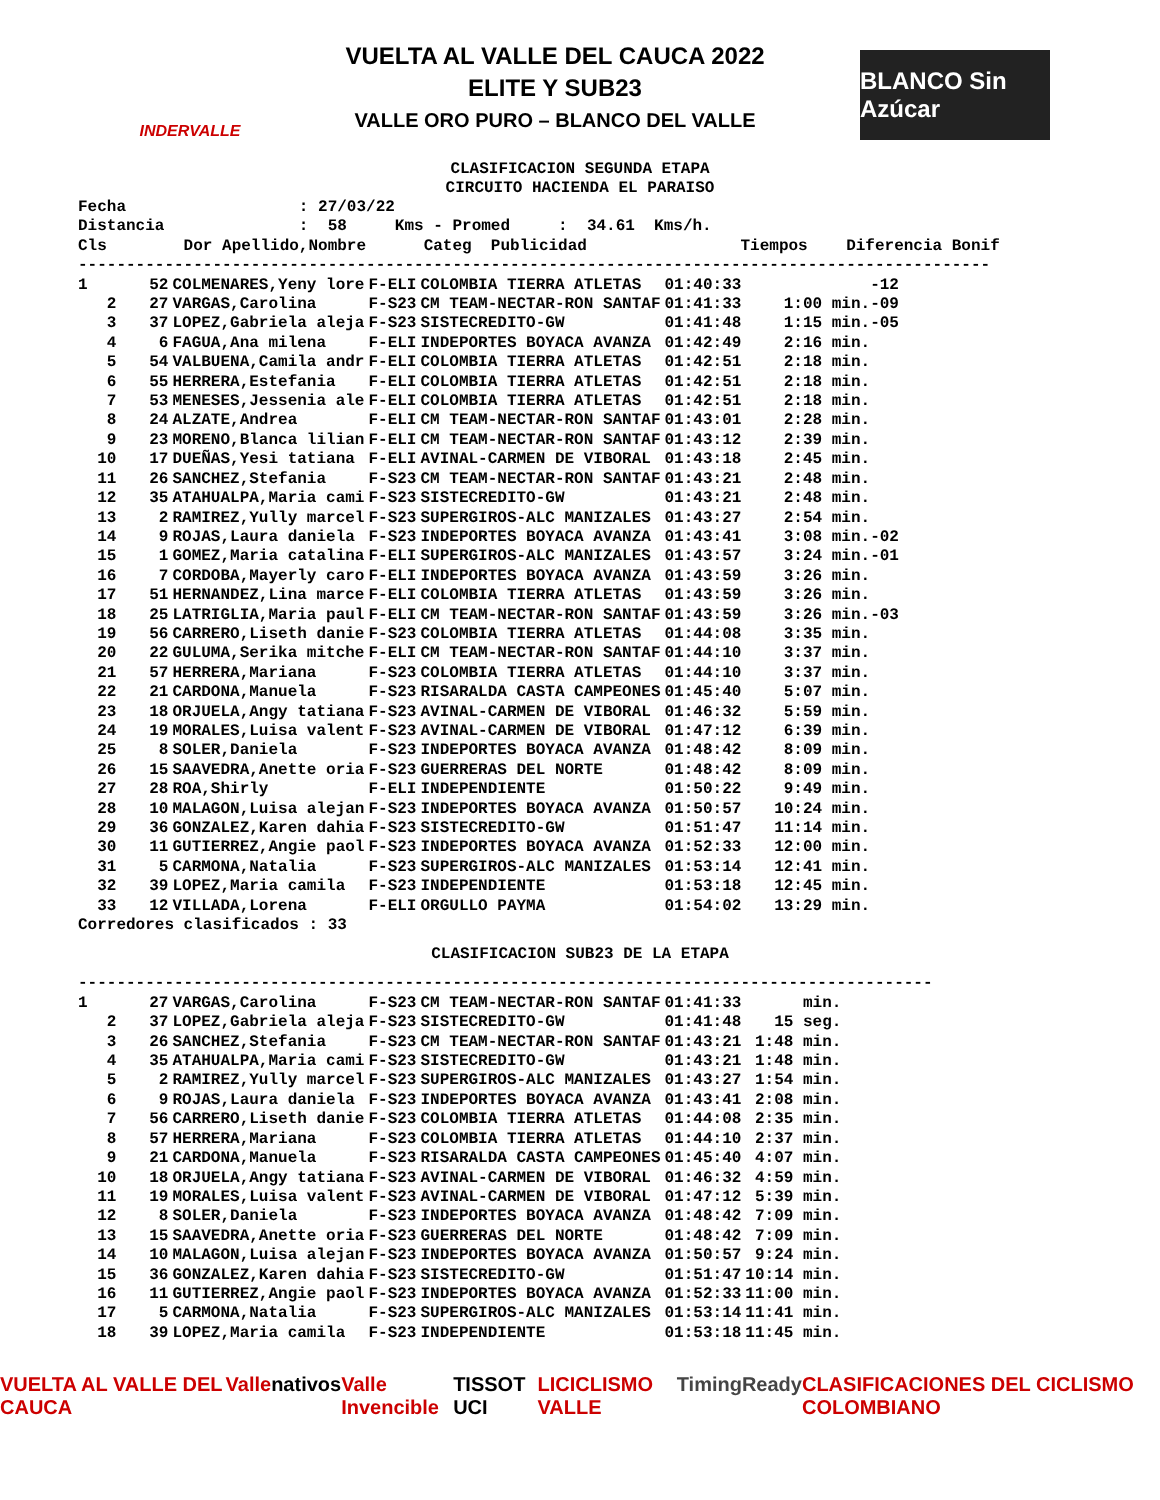INDERVALLE
VUELTA AL VALLE DEL CAUCA 2022
ELITE Y SUB23
VALLE ORO PURO – BLANCO DEL VALLE
BLANCO Sin Azúcar
CLASIFICACION SEGUNDA ETAPA
CIRCUITO HACIENDA EL PARAISO
Fecha                  : 27/03/22
Distancia              :  58     Kms - Promed     :  34.61  Kms/h.
Cls        Dor Apellido,Nombre      Categ  Publicidad                Tiempos    Diferencia Bonif
-----------------------------------------------------------------------------------------------
| 1 | 52 | COLMENARES,Yeny lore | F-ELI | COLOMBIA TIERRA ATLETAS | 01:40:33 | -12 |
| 2 | 27 | VARGAS,Carolina | F-S23 | CM TEAM-NECTAR-RON SANTAF | 01:41:33 | 1:00 min.-09 |
| 3 | 37 | LOPEZ,Gabriela aleja | F-S23 | SISTECREDITO-GW | 01:41:48 | 1:15 min.-05 |
| 4 | 6 | FAGUA,Ana milena | F-ELI | INDEPORTES BOYACA AVANZA | 01:42:49 | 2:16 min. |
| 5 | 54 | VALBUENA,Camila andr | F-ELI | COLOMBIA TIERRA ATLETAS | 01:42:51 | 2:18 min. |
| 6 | 55 | HERRERA,Estefania | F-ELI | COLOMBIA TIERRA ATLETAS | 01:42:51 | 2:18 min. |
| 7 | 53 | MENESES,Jessenia ale | F-ELI | COLOMBIA TIERRA ATLETAS | 01:42:51 | 2:18 min. |
| 8 | 24 | ALZATE,Andrea | F-ELI | CM TEAM-NECTAR-RON SANTAF | 01:43:01 | 2:28 min. |
| 9 | 23 | MORENO,Blanca lilian | F-ELI | CM TEAM-NECTAR-RON SANTAF | 01:43:12 | 2:39 min. |
| 10 | 17 | DUEÑAS,Yesi tatiana | F-ELI | AVINAL-CARMEN DE VIBORAL | 01:43:18 | 2:45 min. |
| 11 | 26 | SANCHEZ,Stefania | F-S23 | CM TEAM-NECTAR-RON SANTAF | 01:43:21 | 2:48 min. |
| 12 | 35 | ATAHUALPA,Maria cami | F-S23 | SISTECREDITO-GW | 01:43:21 | 2:48 min. |
| 13 | 2 | RAMIREZ,Yully marcel | F-S23 | SUPERGIROS-ALC MANIZALES | 01:43:27 | 2:54 min. |
| 14 | 9 | ROJAS,Laura daniela | F-S23 | INDEPORTES BOYACA AVANZA | 01:43:41 | 3:08 min.-02 |
| 15 | 1 | GOMEZ,Maria catalina | F-ELI | SUPERGIROS-ALC MANIZALES | 01:43:57 | 3:24 min.-01 |
| 16 | 7 | CORDOBA,Mayerly caro | F-ELI | INDEPORTES BOYACA AVANZA | 01:43:59 | 3:26 min. |
| 17 | 51 | HERNANDEZ,Lina marce | F-ELI | COLOMBIA TIERRA ATLETAS | 01:43:59 | 3:26 min. |
| 18 | 25 | LATRIGLIA,Maria paul | F-ELI | CM TEAM-NECTAR-RON SANTAF | 01:43:59 | 3:26 min.-03 |
| 19 | 56 | CARRERO,Liseth danie | F-S23 | COLOMBIA TIERRA ATLETAS | 01:44:08 | 3:35 min. |
| 20 | 22 | GULUMA,Serika mitche | F-ELI | CM TEAM-NECTAR-RON SANTAF | 01:44:10 | 3:37 min. |
| 21 | 57 | HERRERA,Mariana | F-S23 | COLOMBIA TIERRA ATLETAS | 01:44:10 | 3:37 min. |
| 22 | 21 | CARDONA,Manuela | F-S23 | RISARALDA CASTA CAMPEONES | 01:45:40 | 5:07 min. |
| 23 | 18 | ORJUELA,Angy tatiana | F-S23 | AVINAL-CARMEN DE VIBORAL | 01:46:32 | 5:59 min. |
| 24 | 19 | MORALES,Luisa valent | F-S23 | AVINAL-CARMEN DE VIBORAL | 01:47:12 | 6:39 min. |
| 25 | 8 | SOLER,Daniela | F-S23 | INDEPORTES BOYACA AVANZA | 01:48:42 | 8:09 min. |
| 26 | 15 | SAAVEDRA,Anette oria | F-S23 | GUERRERAS DEL NORTE | 01:48:42 | 8:09 min. |
| 27 | 28 | ROA,Shirly | F-ELI | INDEPENDIENTE | 01:50:22 | 9:49 min. |
| 28 | 10 | MALAGON,Luisa alejan | F-S23 | INDEPORTES BOYACA AVANZA | 01:50:57 | 10:24 min. |
| 29 | 36 | GONZALEZ,Karen dahia | F-S23 | SISTECREDITO-GW | 01:51:47 | 11:14 min. |
| 30 | 11 | GUTIERREZ,Angie paol | F-S23 | INDEPORTES BOYACA AVANZA | 01:52:33 | 12:00 min. |
| 31 | 5 | CARMONA,Natalia | F-S23 | SUPERGIROS-ALC MANIZALES | 01:53:14 | 12:41 min. |
| 32 | 39 | LOPEZ,Maria camila | F-S23 | INDEPENDIENTE | 01:53:18 | 12:45 min. |
| 33 | 12 | VILLADA,Lorena | F-ELI | ORGULLO PAYMA | 01:54:02 | 13:29 min. |
Corredores clasificados : 33
CLASIFICACION SUB23 DE LA ETAPA
-----------------------------------------------------------------------------------------
| 1 | 27 | VARGAS,Carolina | F-S23 | CM TEAM-NECTAR-RON SANTAF | 01:41:33 | min. |
| 2 | 37 | LOPEZ,Gabriela aleja | F-S23 | SISTECREDITO-GW | 01:41:48 | 15 seg. |
| 3 | 26 | SANCHEZ,Stefania | F-S23 | CM TEAM-NECTAR-RON SANTAF | 01:43:21 | 1:48 min. |
| 4 | 35 | ATAHUALPA,Maria cami | F-S23 | SISTECREDITO-GW | 01:43:21 | 1:48 min. |
| 5 | 2 | RAMIREZ,Yully marcel | F-S23 | SUPERGIROS-ALC MANIZALES | 01:43:27 | 1:54 min. |
| 6 | 9 | ROJAS,Laura daniela | F-S23 | INDEPORTES BOYACA AVANZA | 01:43:41 | 2:08 min. |
| 7 | 56 | CARRERO,Liseth danie | F-S23 | COLOMBIA TIERRA ATLETAS | 01:44:08 | 2:35 min. |
| 8 | 57 | HERRERA,Mariana | F-S23 | COLOMBIA TIERRA ATLETAS | 01:44:10 | 2:37 min. |
| 9 | 21 | CARDONA,Manuela | F-S23 | RISARALDA CASTA CAMPEONES | 01:45:40 | 4:07 min. |
| 10 | 18 | ORJUELA,Angy tatiana | F-S23 | AVINAL-CARMEN DE VIBORAL | 01:46:32 | 4:59 min. |
| 11 | 19 | MORALES,Luisa valent | F-S23 | AVINAL-CARMEN DE VIBORAL | 01:47:12 | 5:39 min. |
| 12 | 8 | SOLER,Daniela | F-S23 | INDEPORTES BOYACA AVANZA | 01:48:42 | 7:09 min. |
| 13 | 15 | SAAVEDRA,Anette oria | F-S23 | GUERRERAS DEL NORTE | 01:48:42 | 7:09 min. |
| 14 | 10 | MALAGON,Luisa alejan | F-S23 | INDEPORTES BOYACA AVANZA | 01:50:57 | 9:24 min. |
| 15 | 36 | GONZALEZ,Karen dahia | F-S23 | SISTECREDITO-GW | 01:51:47 | 10:14 min. |
| 16 | 11 | GUTIERREZ,Angie paol | F-S23 | INDEPORTES BOYACA AVANZA | 01:52:33 | 11:00 min. |
| 17 | 5 | CARMONA,Natalia | F-S23 | SUPERGIROS-ALC MANIZALES | 01:53:14 | 11:41 min. |
| 18 | 39 | LOPEZ,Maria camila | F-S23 | INDEPENDIENTE | 01:53:18 | 11:45 min. |
VUELTA AL VALLE DEL CAUCA Valle nativos Valle Invencible TISSOT UCI LICICLISMO VALLE TimingReady CLASIFICACIONES DEL CICLISMO COLOMBIANO